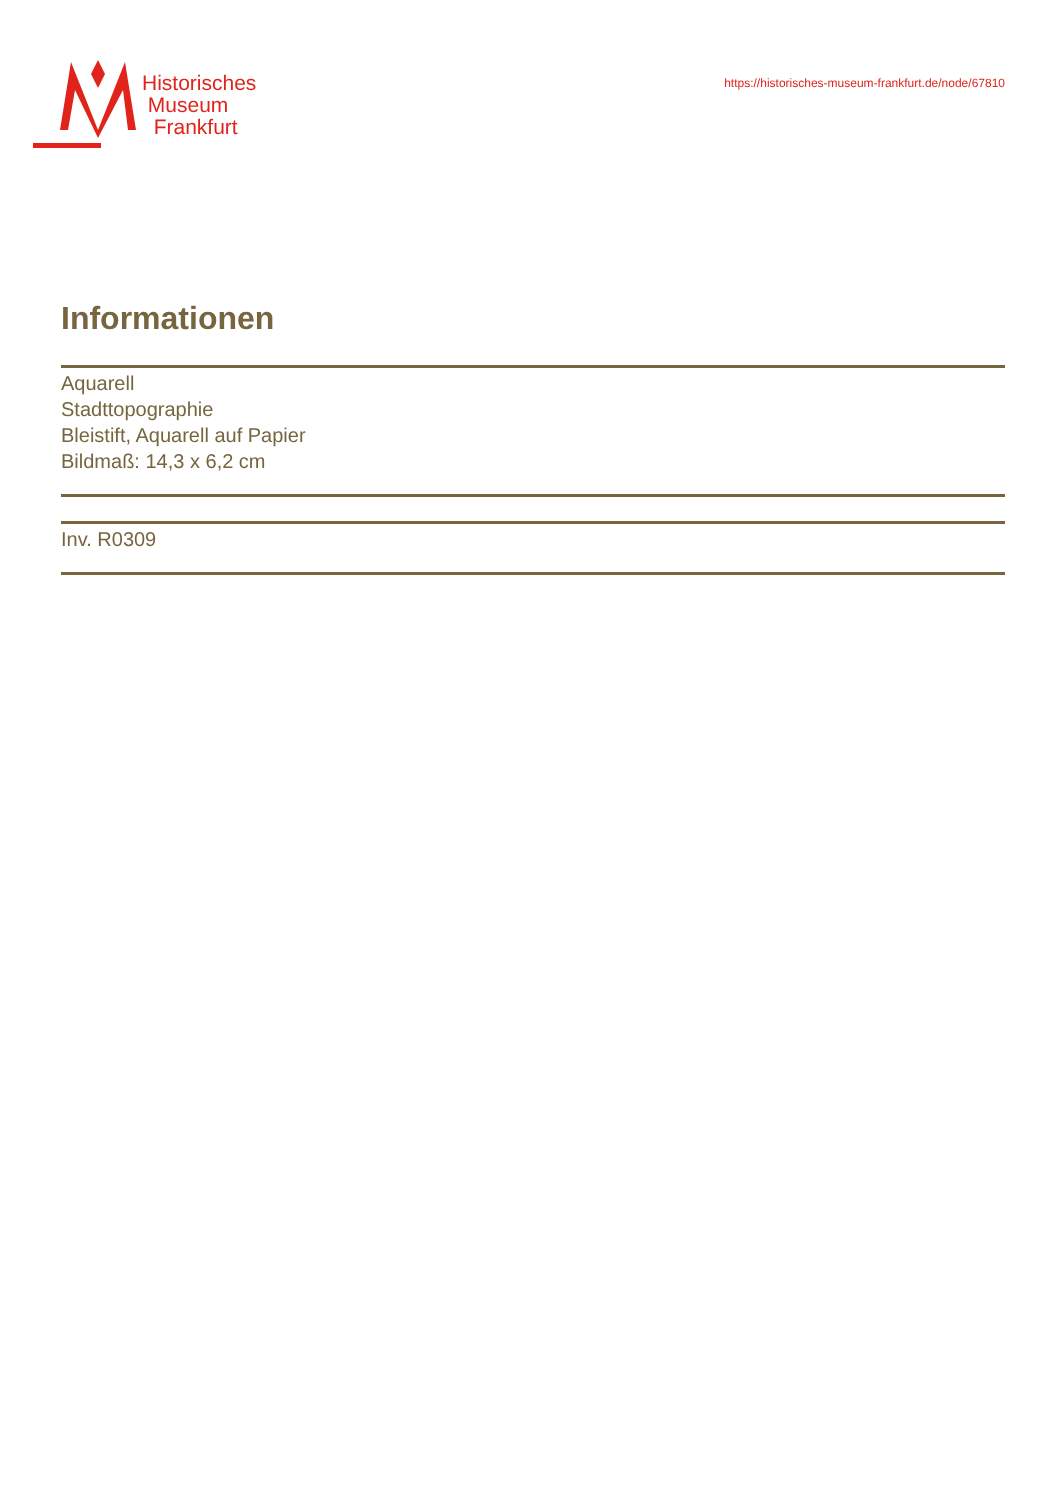Historisches
Museum
Frankfurt
https://historisches-museum-frankfurt.de/node/67810
Informationen
Aquarell
Stadttopographie
Bleistift, Aquarell auf Papier
Bildmaß: 14,3 x 6,2 cm
Inv. R0309